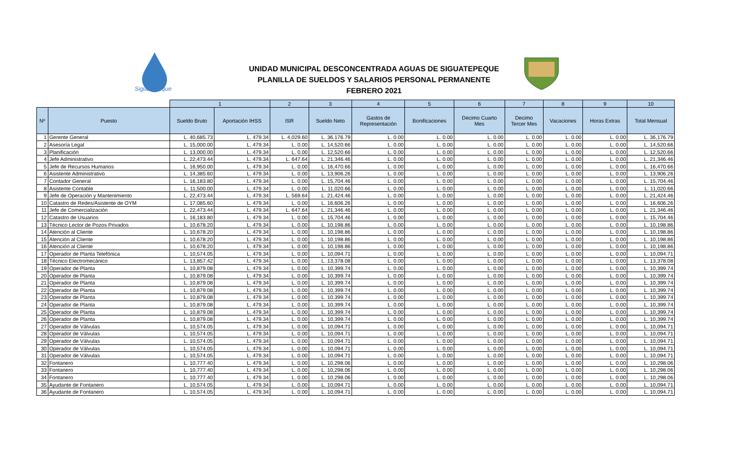Siguatepeque
UNIDAD MUNICIPAL DESCONCENTRADA AGUAS DE SIGUATEPEQUE
PLANILLA DE SUELDOS Y SALARIOS PERSONAL PERMANENTE
FEBRERO 2021
| | | 1 | | 2 | 3 | 4 | 5 | 6 | 7 | 8 | 9 | 10 |
| --- | --- | --- | --- | --- | --- | --- | --- | --- | --- | --- | --- | --- |
| Nº | Puesto | Sueldo Bruto | Aportación IHSS | ISR | Sueldo Neto | Gastos de Representación | Bonificaciones | Decimo Cuarto Mes | Decimo Tercer Mes | Vacaciones | Horas Extras | Total Mensual |
| 1 | Gerente General | L. 40,685.73 | L. 479.34 | L. 4,029.60 | L. 36,176.79 | L. 0.00 | L. 0.00 | L. 0.00 | L. 0.00 | L. 0.00 | L. 0.00 | L. 36,176.79 |
| 2 | Asesoría Legal | L. 15,000.00 | L. 479.34 | L. 0.00 | L. 14,520.66 | L. 0.00 | L. 0.00 | L. 0.00 | L. 0.00 | L. 0.00 | L. 0.00 | L. 14,520.66 |
| 3 | Planificación | L. 13,000.00 | L. 479.34 | L. 0.00 | L. 12,520.66 | L. 0.00 | L. 0.00 | L. 0.00 | L. 0.00 | L. 0.00 | L. 0.00 | L. 12,520.66 |
| 4 | Jefe Administrativo | L. 22,473.44 | L. 479.34 | L. 647.64 | L. 21,346.46 | L. 0.00 | L. 0.00 | L. 0.00 | L. 0.00 | L. 0.00 | L. 0.00 | L. 21,346.46 |
| 5 | Jefe de Recursos Humanos | L. 16,950.00 | L. 479.34 | L. 0.00 | L. 16,470.66 | L. 0.00 | L. 0.00 | L. 0.00 | L. 0.00 | L. 0.00 | L. 0.00 | L. 16,470.66 |
| 6 | Asistente Administrativo | L. 14,385.60 | L. 479.34 | L. 0.00 | L. 13,906.26 | L. 0.00 | L. 0.00 | L. 0.00 | L. 0.00 | L. 0.00 | L. 0.00 | L. 13,906.26 |
| 7 | Contador General | L. 16,183.80 | L. 479.34 | L. 0.00 | L. 15,704.46 | L. 0.00 | L. 0.00 | L. 0.00 | L. 0.00 | L. 0.00 | L. 0.00 | L. 15,704.46 |
| 8 | Asistente Contable | L. 11,500.00 | L. 479.34 | L. 0.00 | L. 11,020.66 | L. 0.00 | L. 0.00 | L. 0.00 | L. 0.00 | L. 0.00 | L. 0.00 | L. 11,020.66 |
| 9 | Jefe de Operación y Mantenimiento | L. 22,473.44 | L. 479.34 | L. 569.64 | L. 21,424.46 | L. 0.00 | L. 0.00 | L. 0.00 | L. 0.00 | L. 0.00 | L. 0.00 | L. 21,424.46 |
| 10 | Catastro de Redes/Asistente de OYM | L. 17,085.60 | L. 479.34 | L. 0.00 | L. 16,606.26 | L. 0.00 | L. 0.00 | L. 0.00 | L. 0.00 | L. 0.00 | L. 0.00 | L. 16,606.26 |
| 11 | Jefe de Comercialización | L. 22,473.44 | L. 479.34 | L. 647.64 | L. 21,346.46 | L. 0.00 | L. 0.00 | L. 0.00 | L. 0.00 | L. 0.00 | L. 0.00 | L. 21,346.46 |
| 12 | Catastro de Usuarios | L. 16,183.80 | L. 479.34 | L. 0.00 | L. 15,704.46 | L. 0.00 | L. 0.00 | L. 0.00 | L. 0.00 | L. 0.00 | L. 0.00 | L. 15,704.46 |
| 13 | Técnico Lector de Pozos Privados | L. 10,678.20 | L. 479.34 | L. 0.00 | L. 10,198.86 | L. 0.00 | L. 0.00 | L. 0.00 | L. 0.00 | L. 0.00 | L. 0.00 | L. 10,198.86 |
| 14 | Atención al Cliente | L. 10,678.20 | L. 479.34 | L. 0.00 | L. 10,198.86 | L. 0.00 | L. 0.00 | L. 0.00 | L. 0.00 | L. 0.00 | L. 0.00 | L. 10,198.86 |
| 15 | Atención al Cliente | L. 10,678.20 | L. 479.34 | L. 0.00 | L. 10,198.86 | L. 0.00 | L. 0.00 | L. 0.00 | L. 0.00 | L. 0.00 | L. 0.00 | L. 10,198.86 |
| 16 | Atención al Cliente | L. 10,678.20 | L. 479.34 | L. 0.00 | L. 10,198.86 | L. 0.00 | L. 0.00 | L. 0.00 | L. 0.00 | L. 0.00 | L. 0.00 | L. 10,198.86 |
| 17 | Operador de Planta Telefónica | L. 10,574.05 | L. 479.34 | L. 0.00 | L. 10,094.71 | L. 0.00 | L. 0.00 | L. 0.00 | L. 0.00 | L. 0.00 | L. 0.00 | L. 10,094.71 |
| 18 | Técnico Electromecánico | L. 13,857.42 | L. 479.34 | L. 0.00 | L. 13,378.08 | L. 0.00 | L. 0.00 | L. 0.00 | L. 0.00 | L. 0.00 | L. 0.00 | L. 13,378.08 |
| 19 | Operador de Planta | L. 10,879.08 | L. 479.34 | L. 0.00 | L. 10,399.74 | L. 0.00 | L. 0.00 | L. 0.00 | L. 0.00 | L. 0.00 | L. 0.00 | L. 10,399.74 |
| 20 | Operador de Planta | L. 10,879.08 | L. 479.34 | L. 0.00 | L. 10,399.74 | L. 0.00 | L. 0.00 | L. 0.00 | L. 0.00 | L. 0.00 | L. 0.00 | L. 10,399.74 |
| 21 | Operador de Planta | L. 10,879.08 | L. 479.34 | L. 0.00 | L. 10,399.74 | L. 0.00 | L. 0.00 | L. 0.00 | L. 0.00 | L. 0.00 | L. 0.00 | L. 10,399.74 |
| 22 | Operador de Planta | L. 10,879.08 | L. 479.34 | L. 0.00 | L. 10,399.74 | L. 0.00 | L. 0.00 | L. 0.00 | L. 0.00 | L. 0.00 | L. 0.00 | L. 10,399.74 |
| 23 | Operador de Planta | L. 10,879.08 | L. 479.34 | L. 0.00 | L. 10,399.74 | L. 0.00 | L. 0.00 | L. 0.00 | L. 0.00 | L. 0.00 | L. 0.00 | L. 10,399.74 |
| 24 | Operador de Planta | L. 10,879.08 | L. 479.34 | L. 0.00 | L. 10,399.74 | L. 0.00 | L. 0.00 | L. 0.00 | L. 0.00 | L. 0.00 | L. 0.00 | L. 10,399.74 |
| 25 | Operador de Planta | L. 10,879.08 | L. 479.34 | L. 0.00 | L. 10,399.74 | L. 0.00 | L. 0.00 | L. 0.00 | L. 0.00 | L. 0.00 | L. 0.00 | L. 10,399.74 |
| 26 | Operador de Planta | L. 10,879.08 | L. 479.34 | L. 0.00 | L. 10,399.74 | L. 0.00 | L. 0.00 | L. 0.00 | L. 0.00 | L. 0.00 | L. 0.00 | L. 10,399.74 |
| 27 | Operador de Válvulas | L. 10,574.05 | L. 479.34 | L. 0.00 | L. 10,094.71 | L. 0.00 | L. 0.00 | L. 0.00 | L. 0.00 | L. 0.00 | L. 0.00 | L. 10,094.71 |
| 28 | Operador de Válvulas | L. 10,574.05 | L. 479.34 | L. 0.00 | L. 10,094.71 | L. 0.00 | L. 0.00 | L. 0.00 | L. 0.00 | L. 0.00 | L. 0.00 | L. 10,094.71 |
| 29 | Operador de Válvulas | L. 10,574.05 | L. 479.34 | L. 0.00 | L. 10,094.71 | L. 0.00 | L. 0.00 | L. 0.00 | L. 0.00 | L. 0.00 | L. 0.00 | L. 10,094.71 |
| 30 | Operador de Válvulas | L. 10,574.05 | L. 479.34 | L. 0.00 | L. 10,094.71 | L. 0.00 | L. 0.00 | L. 0.00 | L. 0.00 | L. 0.00 | L. 0.00 | L. 10,094.71 |
| 31 | Operador de Válvulas | L. 10,574.05 | L. 479.34 | L. 0.00 | L. 10,094.71 | L. 0.00 | L. 0.00 | L. 0.00 | L. 0.00 | L. 0.00 | L. 0.00 | L. 10,094.71 |
| 32 | Fontanero | L. 10,777.40 | L. 479.34 | L. 0.00 | L. 10,298.06 | L. 0.00 | L. 0.00 | L. 0.00 | L. 0.00 | L. 0.00 | L. 0.00 | L. 10,298.06 |
| 33 | Fontanero | L. 10,777.40 | L. 479.34 | L. 0.00 | L. 10,298.06 | L. 0.00 | L. 0.00 | L. 0.00 | L. 0.00 | L. 0.00 | L. 0.00 | L. 10,298.06 |
| 34 | Fontanero | L. 10,777.40 | L. 479.34 | L. 0.00 | L. 10,298.06 | L. 0.00 | L. 0.00 | L. 0.00 | L. 0.00 | L. 0.00 | L. 0.00 | L. 10,298.06 |
| 35 | Ayudante de Fontanero | L. 10,574.05 | L. 479.34 | L. 0.00 | L. 10,094.71 | L. 0.00 | L. 0.00 | L. 0.00 | L. 0.00 | L. 0.00 | L. 0.00 | L. 10,094.71 |
| 36 | Ayudante de Fontanero | L. 10,574.05 | L. 479.34 | L. 0.00 | L. 10,094.71 | L. 0.00 | L. 0.00 | L. 0.00 | L. 0.00 | L. 0.00 | L. 0.00 | L. 10,094.71 |